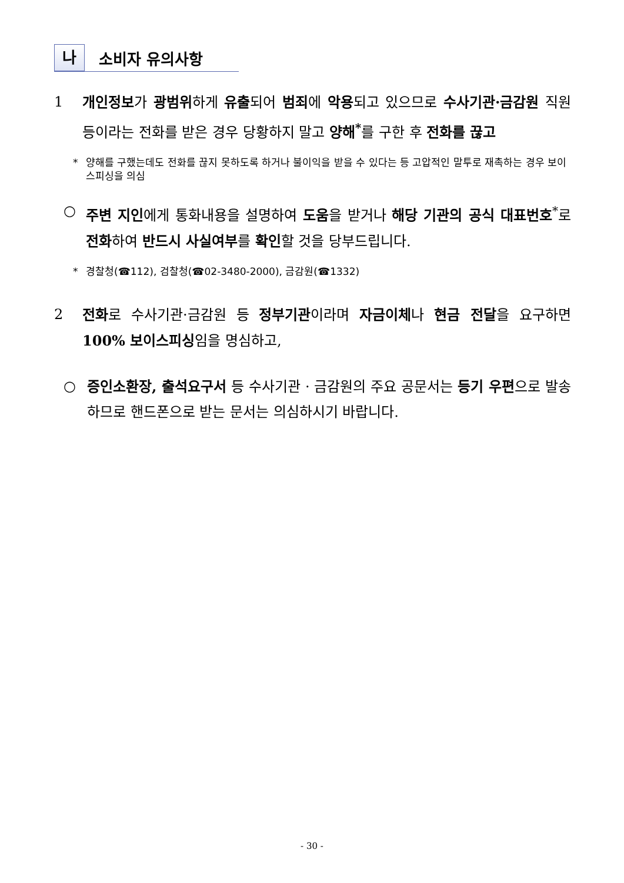나 소비자 유의사항
1 개인정보가 광범위하게 유출되어 범죄에 악용되고 있으므로 수사기관·금감원 직원 등이라는 전화를 받은 경우 당황하지 말고 양해<sup>*</sup>를 구한 후 전화를 끊고
* 양해를 구했는데도 전화를 끊지 못하도록 하거나 불이익을 받을 수 있다는 등 고압적인 말투로 재촉하는 경우 보이스피싱을 의심
○ 주변 지인에게 통화내용을 설명하여 도움을 받거나 해당 기관의 공식 대표번호<sup>*</sup>로 전화하여 반드시 사실여부를 확인할 것을 당부드립니다.
* 경찰청(☎112), 검찰청(☎02-3480-2000), 금감원(☎1332)
2 전화로 수사기관·금감원 등 정부기관이라며 자금이체나 현금 전달을 요구하면 100% 보이스피싱임을 명심하고,
○ 증인소환장, 출석요구서 등 수사기관 · 금감원의 주요 공문서는 등기 우편으로 발송하므로 핸드폰으로 받는 문서는 의심하시기 바랍니다.
- 30 -